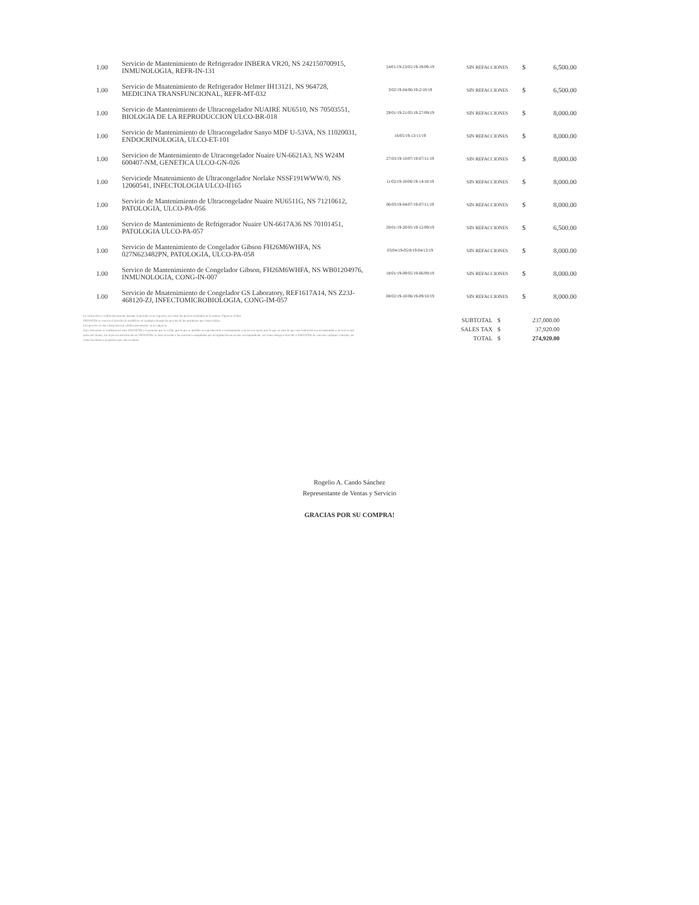| 1.00 | Servicio de Mantenimiento de Refrigerador INBERA VR20, NS 242150700915, INMUNOLOGIA, REFR-IN-131 | 24/01/19-23/05/19-19/09-19 | SIN REFACCIONES | $ | 6,500.00 |
| 1.00 | Servicio de Mnatenimiento de Refrigerador Helmer IH13121, NS 964728, MEDICINA TRANSFUNCIONAL, REFR-MT-032 | 3/02/19-04/06/19-2/10/19 | SIN REFACCIONES | $ | 6,500.00 |
| 1.00 | Servicio de Mantenimiento de Ultracongelador NUAIRE NU6510, NS 70503551, BIOLOGIA DE LA REPRODUCCION ULCO-BR-018 | 29/01/19-21/05/19-27/09/19 | SIN REFACCIONES | $ | 8,000.00 |
| 1.00 | Servicio de Mantenimiento de Ultracongelador Sanyo MDF U-53VA, NS 11020031, ENDOCRINOLOGIA, ULCO-ET-101 | 16/05/19-13/11/19 | SIN REFACCIONES | $ | 8,000.00 |
| 1.00 | Servicioo de Mantenimiento de Utracongelador Nuaire UN-6621A3, NS W24M 600407-NM, GENETICA ULCO-GN-026 | 27/03/19-10/07/19-07/11/19 | SIN REFACCIONES | $ | 8,000.00 |
| 1.00 | Serviciode Mnatenimiento de Ultracongelador Norlake NSSF191WWW/0, NS 12060541, INFECTOLOGIA ULCO-II165 | 11/02/19-10/06/19-14/10/19 | SIN REFACCIONES | $ | 8,000.00 |
| 1.00 | Servicio de Mantenimiento de Ultracongelador Nuaire NU6511G, NS 71210612, PATOLOGIA, ULCO-PA-056 | 06/03/19-04/07/19-07/11/19 | SIN REFACCIONES | $ | 8,000.00 |
| 1.00 | Servico de Mantenimiento de Refrigerador Nuaire UN-6617A36 NS 70101451, PATOLOGIA ULCO-PA-057 | 28/01/19-20/05/19-12/09/19 | SIN REFACCIONES | $ | 6,500.00 |
| 1.00 | Servicio de Mantenimiento de Congelador Gibson FH26M6WHFA, NS 027N623482PN, PATOLOGIA, ULCO-PA-058 | 03/04/19-05/8/19-04/12/19 | SIN REFACCIONES | $ | 8,000.00 |
| 1.00 | Servico de Mantenimiento de Congelador Gibson, FH26M6WHFA, NS WB01204976, INMUNOLOGIA, CONG-IN-007 | 18/01/19-09/05/19-06/09/19 | SIN REFACCIONES | $ | 8,000.00 |
| 1.00 | Servicio de Mnatenimiento de Congelador GS Laboratory, REF1617A14, NS Z23J-468120-ZJ, INFECTOMICROBIOLOGIA, CONG-IM-057 | 08/02/19-10/06/19-09/10/19 | SIN REFACCIONES | $ | 8,000.00 |
La cotización es válida únicamente durante el periodo en su vigencia, así como los precios señalados en la misma. Vigencia el días.
INSVATEK se reserva el derecho de modificar en cualquier tiempo los precios de los productos que comercializa.
Los precios en esta cotización son válidos únicamente en su vigencia.
Esta cotización es confidencial entre INSVATEK y la persona que la recibe, por lo que se prohíbe su reproducción o retransmisión a un tercero ajeno, por lo que en caso de que esta cotización sea retransmitida a un tercero por parte del cliente, sin la previa autorización de INSVATEK, se hará acreedor a las sanciones estipuladas por la legislación mexicana correspondiente, así como otorga el derecho a INSVATEK de cancelar cualquier contrato, así como los daños y perjuicios que esto ocasione.
| SUBTOTAL | $ | 237,000.00 |
| SALES TAX | $ | 37,920.00 |
| TOTAL | $ | 274,920.00 |
Rogelio A. Cando Sánchez
Representante de Ventas y Servicio
GRACIAS POR SU COMPRA!